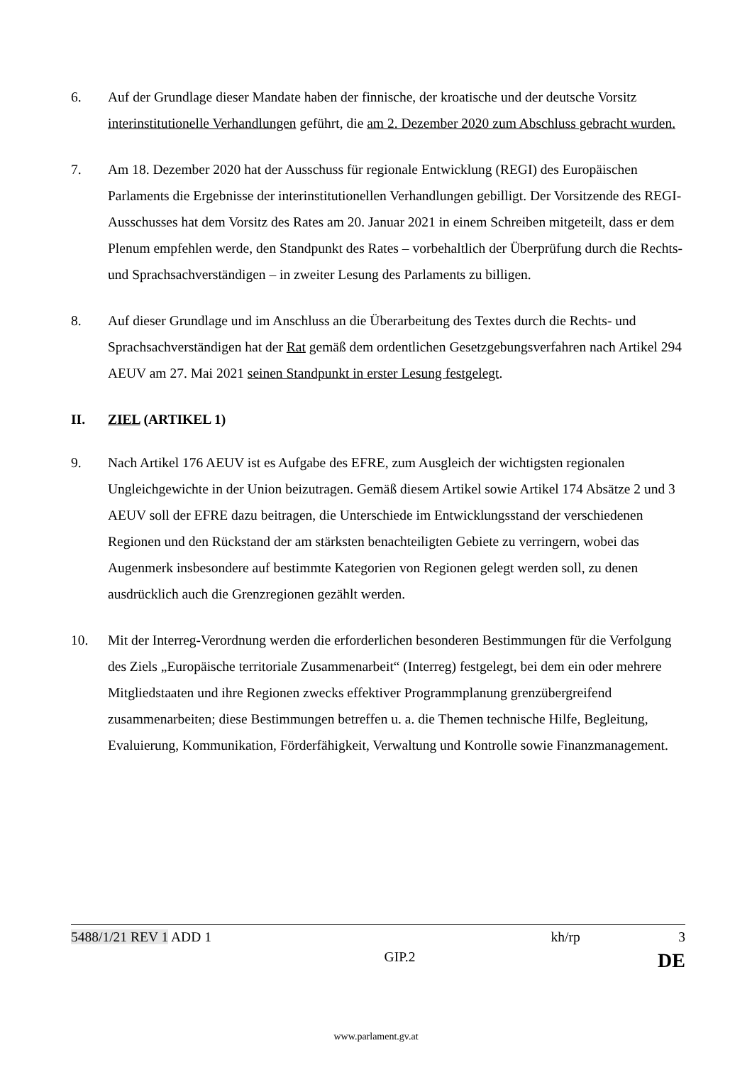6. Auf der Grundlage dieser Mandate haben der finnische, der kroatische und der deutsche Vorsitz interinstitutionelle Verhandlungen geführt, die am 2. Dezember 2020 zum Abschluss gebracht wurden.
7. Am 18. Dezember 2020 hat der Ausschuss für regionale Entwicklung (REGI) des Europäischen Parlaments die Ergebnisse der interinstitutionellen Verhandlungen gebilligt. Der Vorsitzende des REGI-Ausschusses hat dem Vorsitz des Rates am 20. Januar 2021 in einem Schreiben mitgeteilt, dass er dem Plenum empfehlen werde, den Standpunkt des Rates – vorbehaltlich der Überprüfung durch die Rechts- und Sprachsachverständigen – in zweiter Lesung des Parlaments zu billigen.
8. Auf dieser Grundlage und im Anschluss an die Überarbeitung des Textes durch die Rechts- und Sprachsachverständigen hat der Rat gemäß dem ordentlichen Gesetzgebungsverfahren nach Artikel 294 AEUV am 27. Mai 2021 seinen Standpunkt in erster Lesung festgelegt.
II. ZIEL (ARTIKEL 1)
9. Nach Artikel 176 AEUV ist es Aufgabe des EFRE, zum Ausgleich der wichtigsten regionalen Ungleichgewichte in der Union beizutragen. Gemäß diesem Artikel sowie Artikel 174 Absätze 2 und 3 AEUV soll der EFRE dazu beitragen, die Unterschiede im Entwicklungsstand der verschiedenen Regionen und den Rückstand der am stärksten benachteiligten Gebiete zu verringern, wobei das Augenmerk insbesondere auf bestimmte Kategorien von Regionen gelegt werden soll, zu denen ausdrücklich auch die Grenzregionen gezählt werden.
10. Mit der Interreg-Verordnung werden die erforderlichen besonderen Bestimmungen für die Verfolgung des Ziels „Europäische territoriale Zusammenarbeit“ (Interreg) festgelegt, bei dem ein oder mehrere Mitgliedstaaten und ihre Regionen zwecks effektiver Programmplanung grenzübergreifend zusammenarbeiten; diese Bestimmungen betreffen u. a. die Themen technische Hilfe, Begleitung, Evaluierung, Kommunikation, Förderfähigkeit, Verwaltung und Kontrolle sowie Finanzmanagement.
5488/1/21 REV 1 ADD 1 kh/rp 3
GIP.2 DE
www.parlament.gv.at